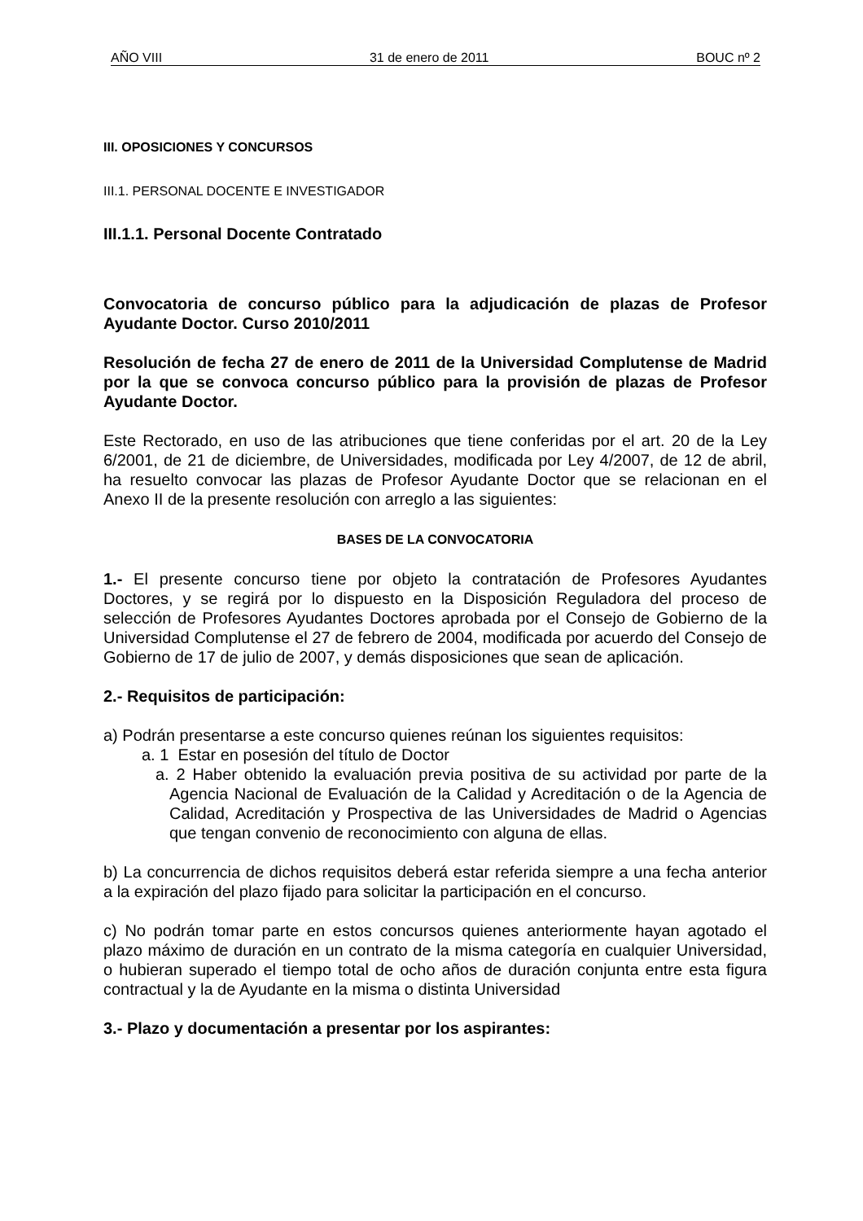AÑO VIII 31 de enero de 2011 BOUC nº 2
III. OPOSICIONES Y CONCURSOS
III.1. PERSONAL DOCENTE E INVESTIGADOR
III.1.1. Personal Docente Contratado
Convocatoria de concurso público para la adjudicación de plazas de Profesor Ayudante Doctor. Curso 2010/2011
Resolución de fecha 27 de enero de 2011 de la Universidad Complutense de Madrid por la que se convoca concurso público para la provisión de plazas de Profesor Ayudante Doctor.
Este Rectorado, en uso de las atribuciones que tiene conferidas por el art. 20 de la Ley 6/2001, de 21 de diciembre, de Universidades, modificada por Ley 4/2007, de 12 de abril, ha resuelto convocar las plazas de Profesor Ayudante Doctor que se relacionan en el Anexo II de la presente resolución con arreglo a las siguientes:
BASES DE LA CONVOCATORIA
1.- El presente concurso tiene por objeto la contratación de Profesores Ayudantes Doctores, y se regirá por lo dispuesto en la Disposición Reguladora del proceso de selección de Profesores Ayudantes Doctores aprobada por el Consejo de Gobierno de la Universidad Complutense el 27 de febrero de 2004, modificada por acuerdo del Consejo de Gobierno de 17 de julio de 2007, y demás disposiciones que sean de aplicación.
2.- Requisitos de participación:
a) Podrán presentarse a este concurso quienes reúnan los siguientes requisitos:
a. 1 Estar en posesión del título de Doctor
a. 2 Haber obtenido la evaluación previa positiva de su actividad por parte de la Agencia Nacional de Evaluación de la Calidad y Acreditación o de la Agencia de Calidad, Acreditación y Prospectiva de las Universidades de Madrid o Agencias que tengan convenio de reconocimiento con alguna de ellas.
b) La concurrencia de dichos requisitos deberá estar referida siempre a una fecha anterior a la expiración del plazo fijado para solicitar la participación en el concurso.
c) No podrán tomar parte en estos concursos quienes anteriormente hayan agotado el plazo máximo de duración en un contrato de la misma categoría en cualquier Universidad, o hubieran superado el tiempo total de ocho años de duración conjunta entre esta figura contractual y la de Ayudante en la misma o distinta Universidad
3.- Plazo y documentación a presentar por los aspirantes: